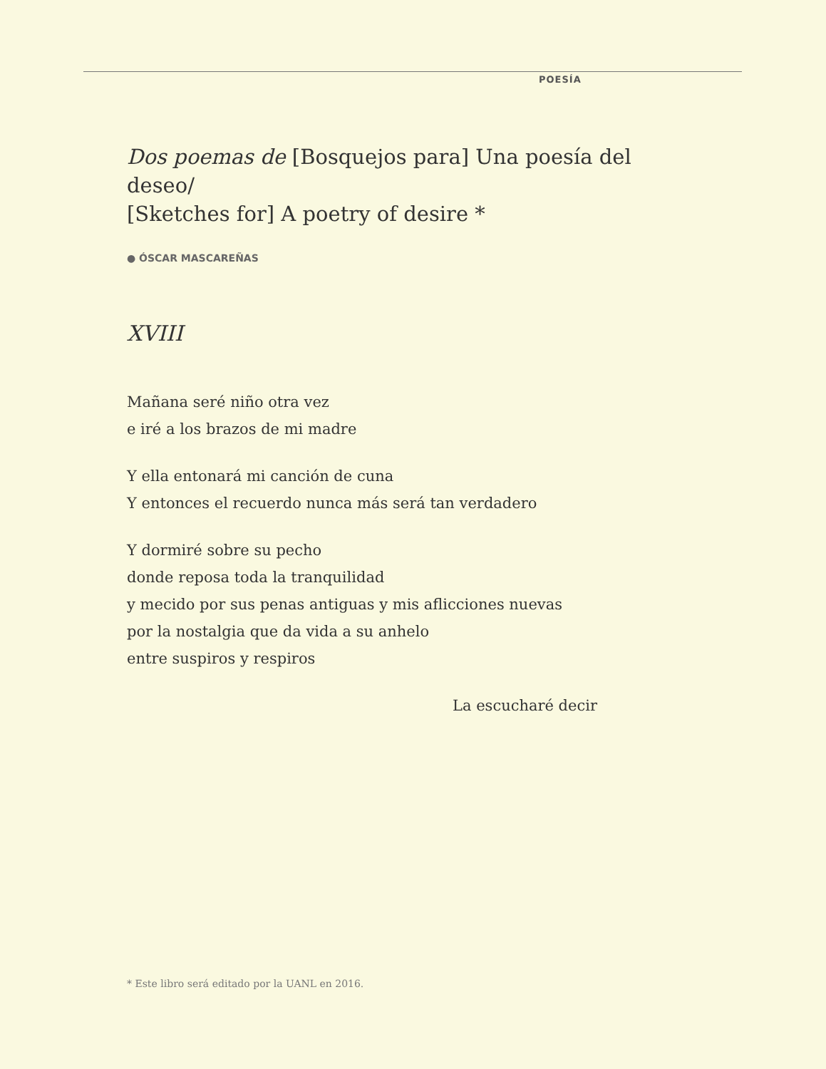POESÍA
Dos poemas de [Bosquejos para] Una poesía del deseo/
[Sketches for] A poetry of desire *
● ÓSCAR MASCAREÑAS
XVIII
Mañana seré niño otra vez
e iré a los brazos de mi madre
Y ella entonará mi canción de cuna
Y entonces el recuerdo nunca más será tan verdadero
Y dormiré sobre su pecho
donde reposa toda la tranquilidad
y mecido por sus penas antiguas y mis aflicciones nuevas
por la nostalgia que da vida a su anhelo
entre suspiros y respiros
La escucharé decir
* Este libro será editado por la UANL en 2016.